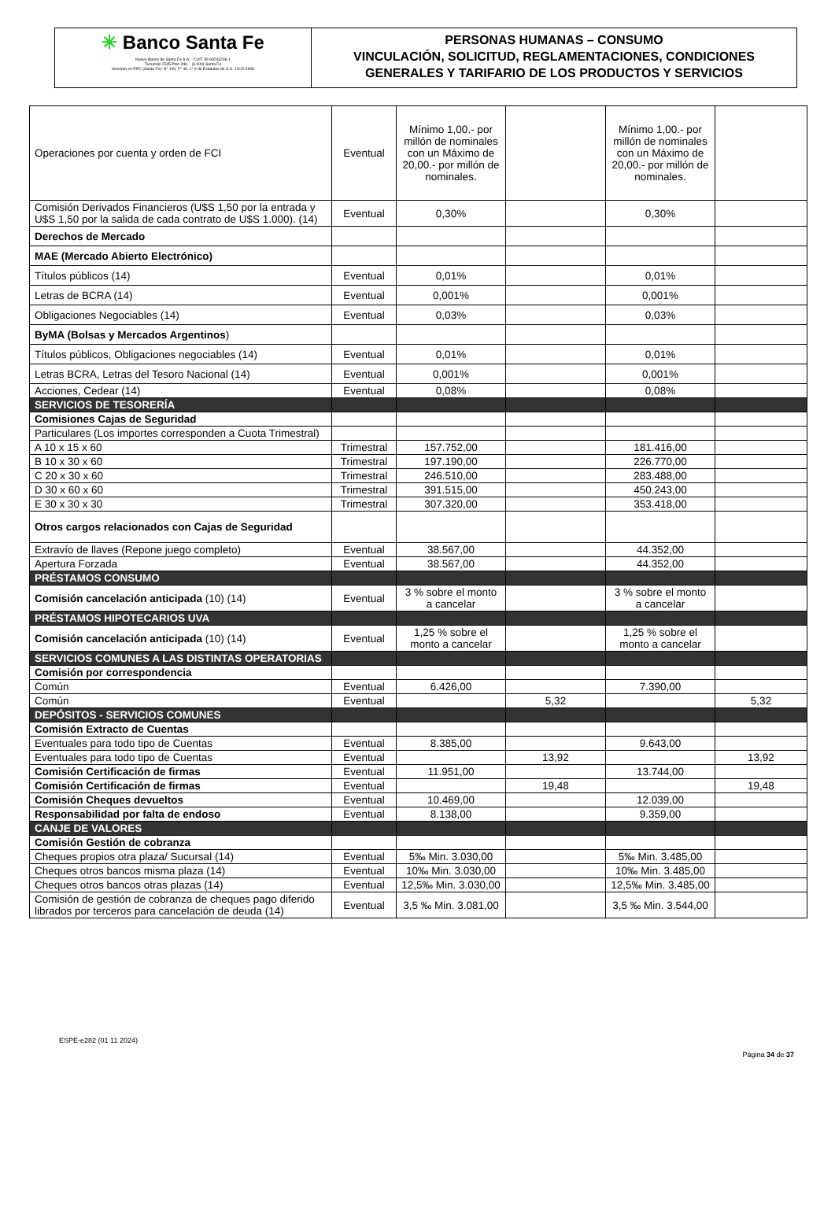✳ Banco Santa Fe
Nuevo Banco de Santa Fe S.A. - CUIT 30-69243266-1
Tucumán 2545 Piso 2do. - (3.000) Santa Fe
Inscripto en RPC (Santa Fe): N° 109, F° 49, L° 9 de Estatutos de S.A. 10/12/1998
PERSONAS HUMANAS – CONSUMO
VINCULACIÓN, SOLICITUD, REGLAMENTACIONES, CONDICIONES
GENERALES Y TARIFARIO DE LOS PRODUCTOS Y SERVICIOS
| Operaciones por cuenta y orden de FCI | Eventual | Mínimo 1,00.- por millón de nominales con un Máximo de 20,00.- por millón de nominales. | | Mínimo 1,00.- por millón de nominales con un Máximo de 20,00.- por millón de nominales. | |
| Comisión Derivados Financieros (U$S 1,50 por la entrada y U$S 1,50 por la salida de cada contrato de U$S 1.000). (14) | Eventual | 0,30% | | 0,30% | |
| Derechos de Mercado | | | | | |
| MAE (Mercado Abierto Electrónico) | | | | | |
| Títulos públicos (14) | Eventual | 0,01% | | 0,01% | |
| Letras de BCRA (14) | Eventual | 0,001% | | 0,001% | |
| Obligaciones Negociables (14) | Eventual | 0,03% | | 0,03% | |
| ByMA (Bolsas y Mercados Argentinos ) | | | | | |
| Títulos públicos, Obligaciones negociables (14) | Eventual | 0,01% | | 0,01% | |
| Letras BCRA, Letras del Tesoro Nacional (14) | Eventual | 0,001% | | 0,001% | |
| Acciones, Cedear (14) | Eventual | 0,08% | | 0,08% | |
| SERVICIOS DE TESORERÍA | | | | | |
| Comisiones Cajas de Seguridad | | | | | |
| Particulares (Los importes corresponden a Cuota Trimestral) | | | | | |
| A 10 x 15 x 60 | Trimestral | 157.752,00 | | 181.416,00 | |
| B 10 x 30 x 60 | Trimestral | 197.190,00 | | 226.770,00 | |
| C 20 x 30 x 60 | Trimestral | 246.510,00 | | 283.488,00 | |
| D 30 x 60 x 60 | Trimestral | 391.515,00 | | 450.243,00 | |
| E 30 x 30 x 30 | Trimestral | 307.320,00 | | 353.418,00 | |
| Otros cargos relacionados con Cajas de Seguridad | | | | | |
| Extravío de llaves (Repone juego completo) | Eventual | 38.567,00 | | 44.352,00 | |
| Apertura Forzada | Eventual | 38.567,00 | | 44.352,00 | |
| PRÉSTAMOS CONSUMO | | | | | |
| Comisión cancelación anticipada (10) (14) | Eventual | 3 % sobre el monto a cancelar | | 3 % sobre el monto a cancelar | |
| PRÉSTAMOS HIPOTECARIOS UVA | | | | | |
| Comisión cancelación anticipada (10) (14) | Eventual | 1,25 % sobre el monto a cancelar | | 1,25 % sobre el monto a cancelar | |
| SERVICIOS COMUNES A LAS DISTINTAS OPERATORIAS | | | | | |
| Comisión por correspondencia | | | | | |
| Común | Eventual | 6.426,00 | | 7.390,00 | |
| Común | Eventual | | 5,32 | | 5,32 |
| DEPÓSITOS - SERVICIOS COMUNES | | | | | |
| Comisión Extracto de Cuentas | | | | | |
| Eventuales para todo tipo de Cuentas | Eventual | 8.385,00 | | 9.643,00 | |
| Eventuales para todo tipo de Cuentas | Eventual | | 13,92 | | 13,92 |
| Comisión Certificación de firmas | Eventual | 11.951,00 | | 13.744,00 | |
| Comisión Certificación de firmas | Eventual | | 19,48 | | 19,48 |
| Comisión Cheques devueltos | Eventual | 10.469,00 | | 12.039,00 | |
| Responsabilidad por falta de endoso | Eventual | 8.138,00 | | 9.359,00 | |
| CANJE DE VALORES | | | | | |
| Comisión Gestión de cobranza | | | | | |
| Cheques propios otra plaza/ Sucursal (14) | Eventual | 5‰ Min. 3.030,00 | | 5‰ Min. 3.485,00 | |
| Cheques otros bancos misma plaza (14) | Eventual | 10‰ Min. 3.030,00 | | 10‰ Min. 3.485,00 | |
| Cheques otros bancos otras plazas (14) | Eventual | 12,5‰ Min. 3.030,00 | | 12,5‰ Min. 3.485,00 | |
| Comisión de gestión de cobranza de cheques pago diferido librados por terceros para cancelación de deuda (14) | Eventual | 3,5 ‰ Min. 3.081,00 | | 3,5 ‰ Min. 3.544,00 | |
ESPE-e282 (01 11 2024)
Página 34 de 37